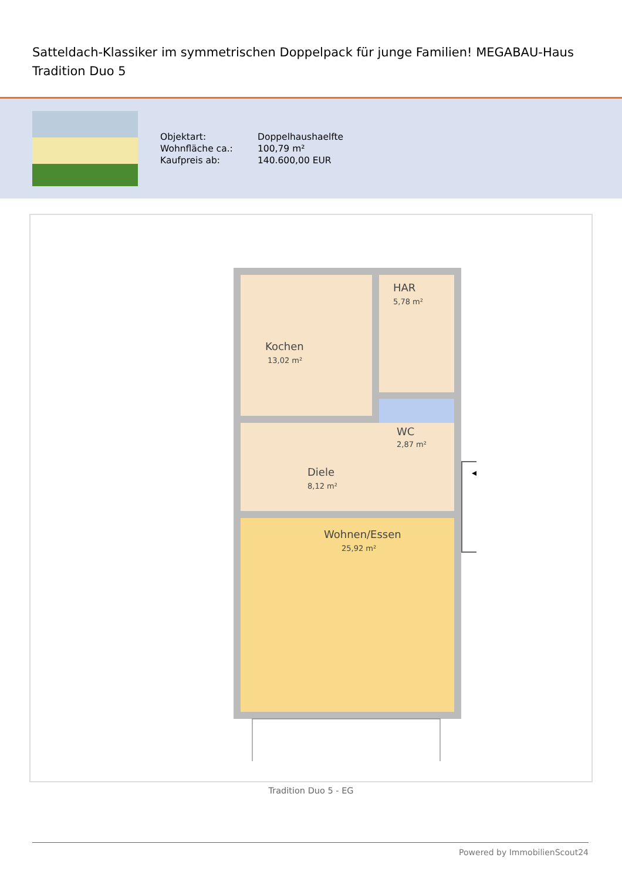Satteldach-Klassiker im symmetrischen Doppelpack für junge Familien! MEGABAU-Haus Tradition Duo 5
| Objektart: | Doppelhaushaelfte |
| Wohnfläche ca.: | 100,79 m² |
| Kaufpreis ab: | 140.600,00 EUR |
Kochen
13,02 m²
HAR
5,78 m²
WC
2,87 m²
Diele
8,12 m²
Wohnen/Essen
25,92 m²
Tradition Duo 5 - EG
Powered by ImmobilienScout24